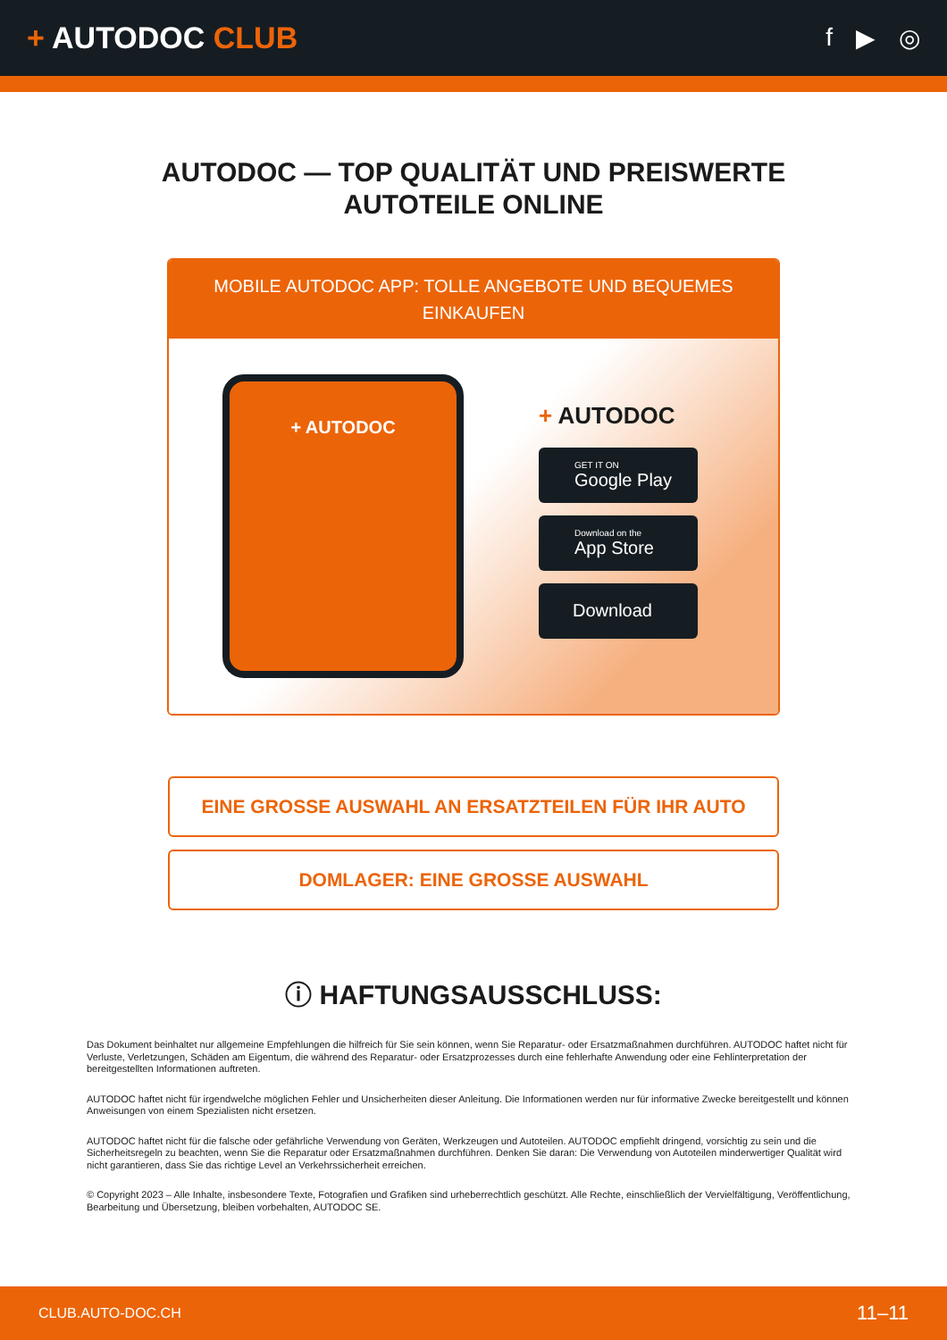+ AUTODOC CLUB
f ▶ ◎
AUTODOC — TOP QUALITÄT UND PREISWERTE
AUTOTEILE ONLINE
MOBILE AUTODOC APP: TOLLE ANGEBOTE UND BEQUEMES EINKAUFEN
+ AUTODOC
+ AUTODOC
GET IT ON
Google Play
Download on the
App Store
Download
EINE GROSSE AUSWAHL AN ERSATZTEILEN FÜR IHR AUTO
DOMLAGER: EINE GROSSE AUSWAHL
ⓘ HAFTUNGSAUSSCHLUSS:
Das Dokument beinhaltet nur allgemeine Empfehlungen die hilfreich für Sie sein können, wenn Sie Reparatur- oder Ersatzmaßnahmen durchführen. AUTODOC haftet nicht für Verluste, Verletzungen, Schäden am Eigentum, die während des Reparatur- oder Ersatzprozesses durch eine fehlerhafte Anwendung oder eine Fehlinterpretation der bereitgestellten Informationen auftreten.
AUTODOC haftet nicht für irgendwelche möglichen Fehler und Unsicherheiten dieser Anleitung. Die Informationen werden nur für informative Zwecke bereitgestellt und können Anweisungen von einem Spezialisten nicht ersetzen.
AUTODOC haftet nicht für die falsche oder gefährliche Verwendung von Geräten, Werkzeugen und Autoteilen. AUTODOC empfiehlt dringend, vorsichtig zu sein und die Sicherheitsregeln zu beachten, wenn Sie die Reparatur oder Ersatzmaßnahmen durchführen. Denken Sie daran: Die Verwendung von Autoteilen minderwertiger Qualität wird nicht garantieren, dass Sie das richtige Level an Verkehrssicherheit erreichen.
© Copyright 2023 – Alle Inhalte, insbesondere Texte, Fotografien und Grafiken sind urheberrechtlich geschützt. Alle Rechte, einschließlich der Vervielfältigung, Veröffentlichung, Bearbeitung und Übersetzung, bleiben vorbehalten, AUTODOC SE.
CLUB.AUTO-DOC.CH 11–11